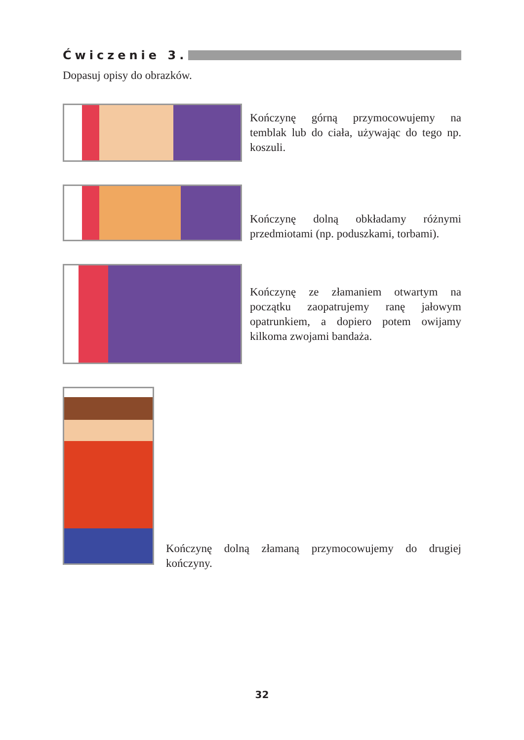Ćwiczenie 3.
Dopasuj opisy do obrazków.
Kończynę górną przymocowujemy na temblak lub do ciała, używając do tego np. koszuli.
Kończynę dolną obkładamy różnymi przedmiotami (np. poduszkami, torbami).
Kończynę ze złamaniem otwartym na początku zaopatrujemy ranę jałowym opatrunkiem, a dopiero potem owijamy kilkoma zwojami bandaża.
Kończynę dolną złamaną przymocowujemy do drugiej kończyny.
32